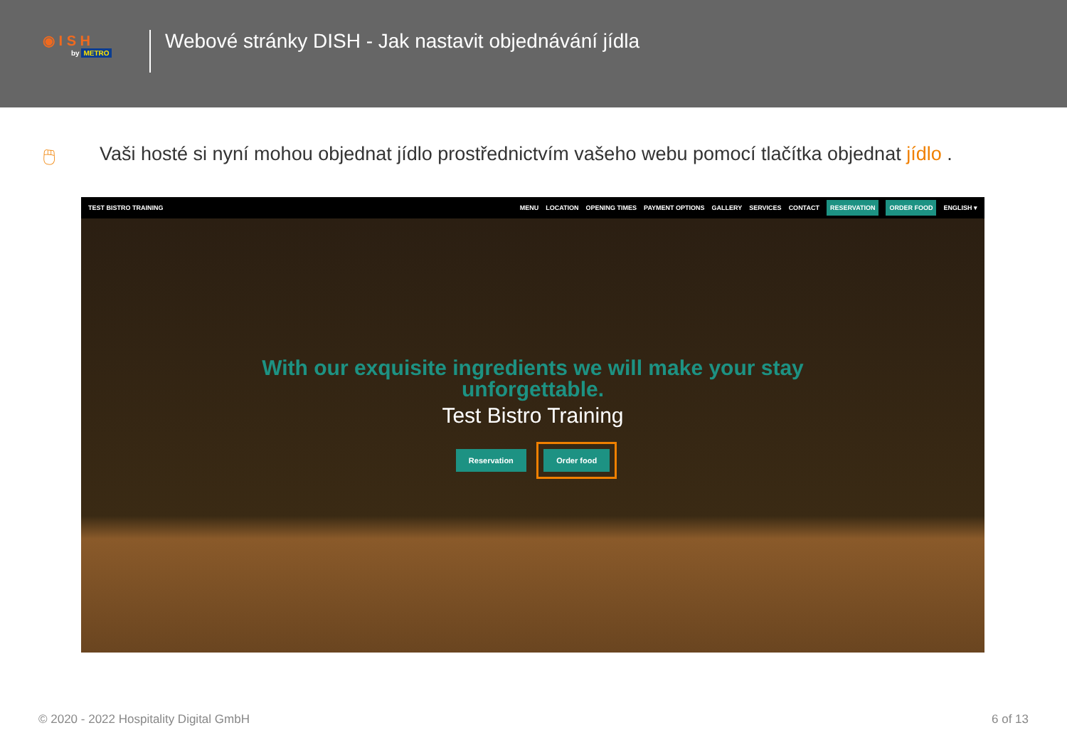◉ I S H
by METRO
Webové stránky DISH - Jak nastavit objednávání jídla
🖱 Vaši hosté si nyní mohou objednat jídlo prostřednictvím vašeho webu pomocí tlačítka objednat jídlo .
TEST BISTRO TRAINING MENU LOCATION OPENING TIMES PAYMENT OPTIONS GALLERY SERVICES CONTACT RESERVATION ORDER FOOD ENGLISH ▾
With our exquisite ingredients we will make your stay
unforgettable.
Test Bistro Training
Reservation Order food
© 2020 - 2022 Hospitality Digital GmbH 6 of 13